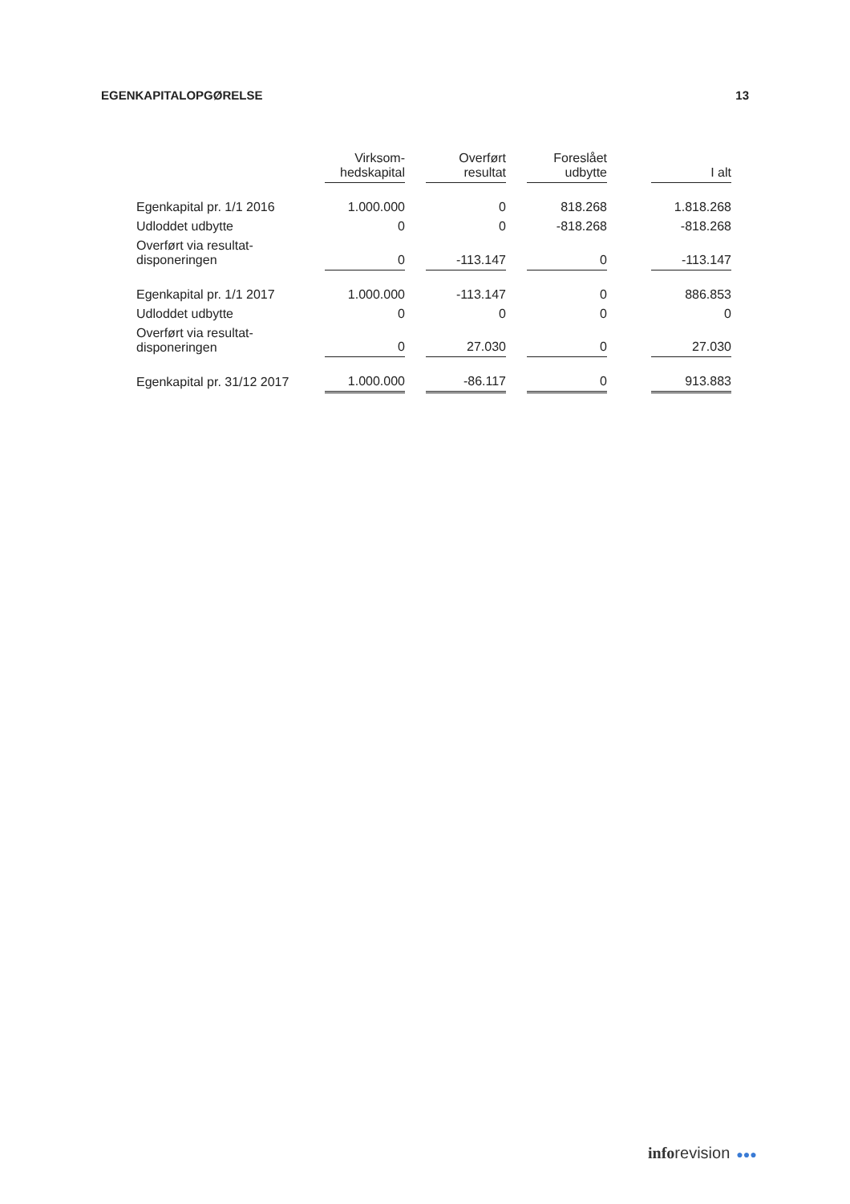EGENKAPITALOPGØRELSE 13
| | Virksom- hedskapital | | Overført resultat | | Foreslået udbytte | | I alt |
| --- | --- | --- | --- | --- | --- | --- | --- |
| Egenkapital pr. 1/1 2016 | 1.000.000 | | 0 | | 818.268 | | 1.818.268 |
| Udloddet udbytte | 0 | | 0 | | -818.268 | | -818.268 |
| Overført via resultat- disponeringen | 0 | | -113.147 | | 0 | | -113.147 |
| Egenkapital pr. 1/1 2017 | 1.000.000 | | -113.147 | | 0 | | 886.853 |
| Udloddet udbytte | 0 | | 0 | | 0 | | 0 |
| Overført via resultat- disponeringen | 0 | | 27.030 | | 0 | | 27.030 |
| Egenkapital pr. 31/12 2017 | 1.000.000 | | -86.117 | | 0 | | 913.883 |
inforevision ●●●